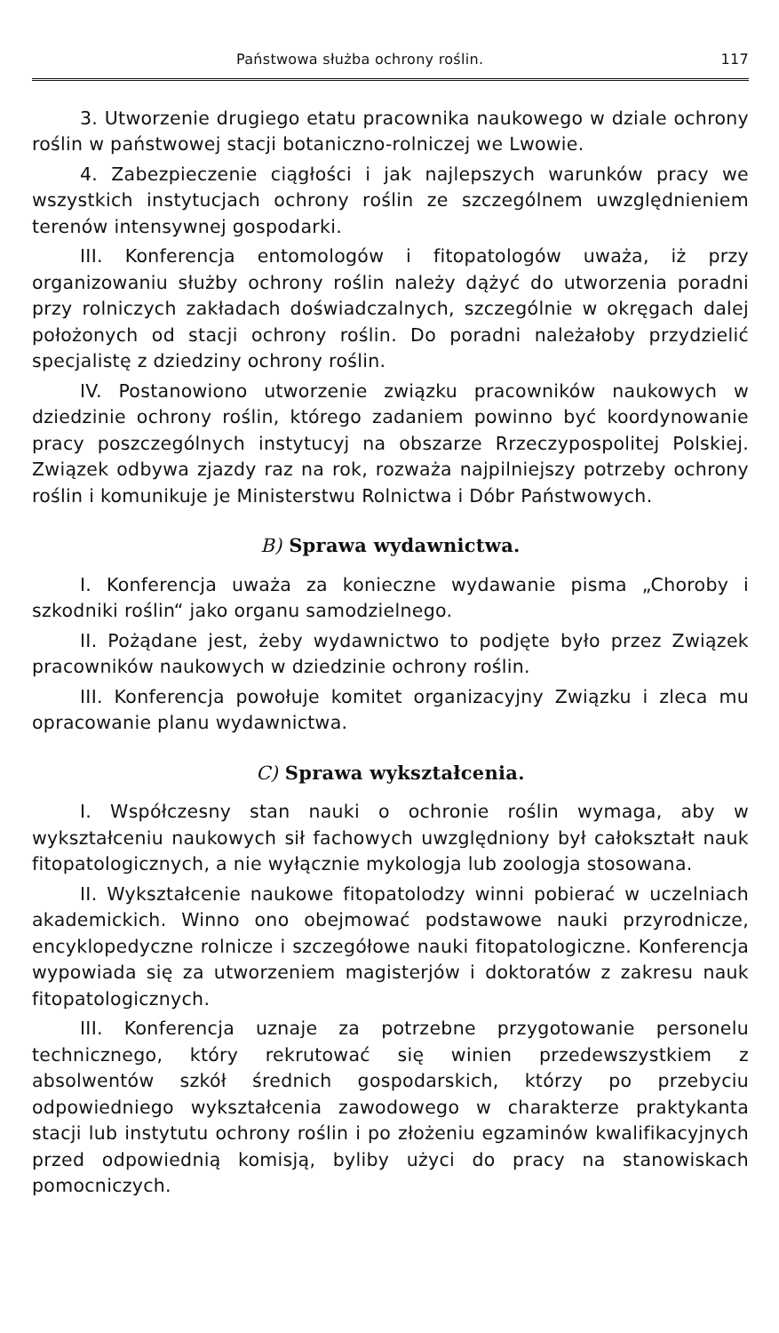Państwowa służba ochrony roślin. 117
3. Utworzenie drugiego etatu pracownika naukowego w dziale ochrony roślin w państwowej stacji botaniczno-rolniczej we Lwowie.
4. Zabezpieczenie ciągłości i jak najlepszych warunków pracy we wszystkich instytucjach ochrony roślin ze szczególnem uwzględnieniem terenów intensywnej gospodarki.
III. Konferencja entomologów i fitopatologów uważa, iż przy organizowaniu służby ochrony roślin należy dążyć do utworzenia poradni przy rolniczych zakładach doświadczalnych, szczególnie w okręgach dalej położonych od stacji ochrony roślin. Do poradni należałoby przydzielić specjalistę z dziedziny ochrony roślin.
IV. Postanowiono utworzenie związku pracowników naukowych w dziedzinie ochrony roślin, którego zadaniem powinno być koordynowanie pracy poszczególnych instytucyj na obszarze Rrzeczypospolitej Polskiej. Związek odbywa zjazdy raz na rok, rozważa najpilniejszy potrzeby ochrony roślin i komunikuje je Ministerstwu Rolnictwa i Dóbr Państwowych.
B) Sprawa wydawnictwa.
I. Konferencja uważa za konieczne wydawanie pisma „Choroby i szkodniki roślin“ jako organu samodzielnego.
II. Pożądane jest, żeby wydawnictwo to podjęte było przez Związek pracowników naukowych w dziedzinie ochrony roślin.
III. Konferencja powołuje komitet organizacyjny Związku i zleca mu opracowanie planu wydawnictwa.
C) Sprawa wykształcenia.
I. Współczesny stan nauki o ochronie roślin wymaga, aby w wykształceniu naukowych sił fachowych uwzględniony był całokształt nauk fitopatologicznych, a nie wyłącznie mykologja lub zoologja stosowana.
II. Wykształcenie naukowe fitopatolodzy winni pobierać w uczelniach akademickich. Winno ono obejmować podstawowe nauki przyrodnicze, encyklopedyczne rolnicze i szczegółowe nauki fitopatologiczne. Konferencja wypowiada się za utworzeniem magisterjów i doktoratów z zakresu nauk fitopatologicznych.
III. Konferencja uznaje za potrzebne przygotowanie personelu technicznego, który rekrutować się winien przedewszystkiem z absolwentów szkół średnich gospodarskich, którzy po przebyciu odpowiedniego wykształcenia zawodowego w charakterze praktykanta stacji lub instytutu ochrony roślin i po złożeniu egzaminów kwalifikacyjnych przed odpowiednią komisją, byliby użyci do pracy na stanowiskach pomocniczych.